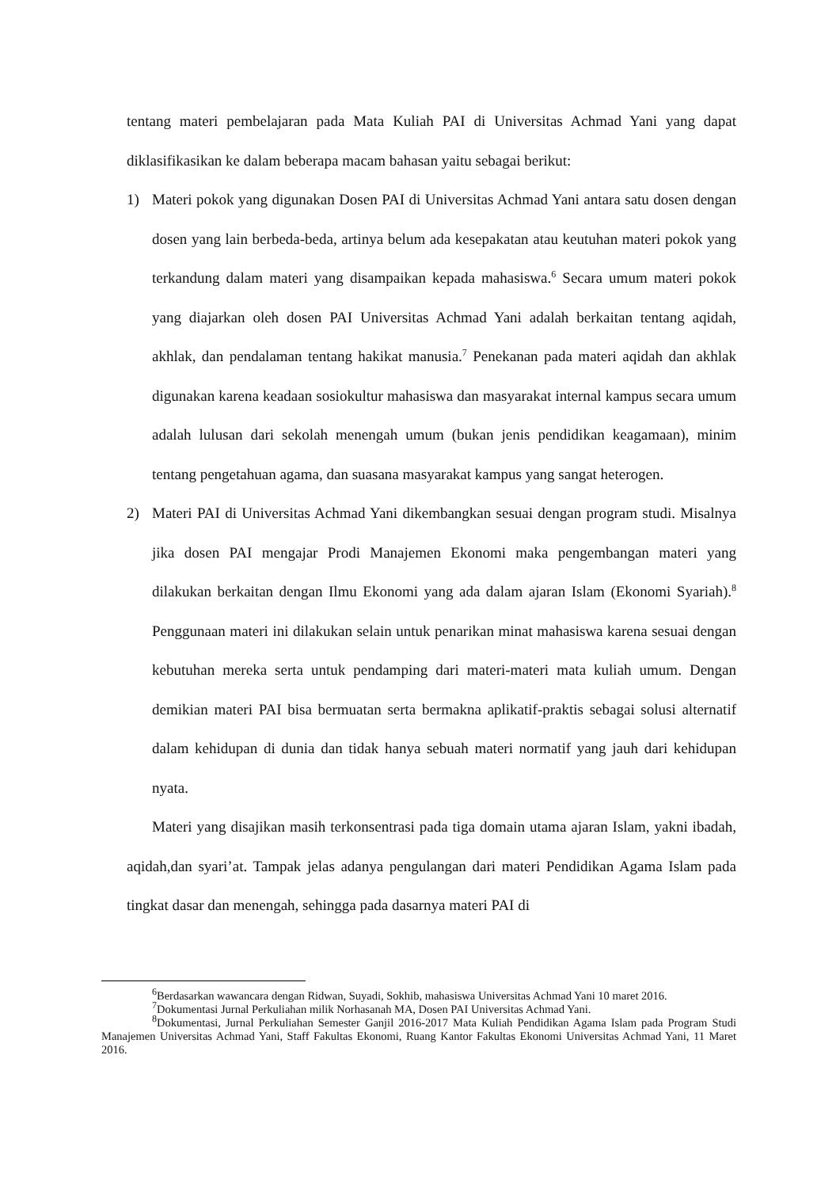tentang materi pembelajaran pada Mata Kuliah PAI di Universitas Achmad Yani yang dapat diklasifikasikan ke dalam beberapa macam bahasan yaitu sebagai berikut:
1) Materi pokok yang digunakan Dosen PAI di Universitas Achmad Yani antara satu dosen dengan dosen yang lain berbeda-beda, artinya belum ada kesepakatan atau keutuhan materi pokok yang terkandung dalam materi yang disampaikan kepada mahasiswa.<sup>6</sup> Secara umum materi pokok yang diajarkan oleh dosen PAI Universitas Achmad Yani adalah berkaitan tentang aqidah, akhlak, dan pendalaman tentang hakikat manusia.<sup>7</sup> Penekanan pada materi aqidah dan akhlak digunakan karena keadaan sosiokultur mahasiswa dan masyarakat internal kampus secara umum adalah lulusan dari sekolah menengah umum (bukan jenis pendidikan keagamaan), minim tentang pengetahuan agama, dan suasana masyarakat kampus yang sangat heterogen.
2) Materi PAI di Universitas Achmad Yani dikembangkan sesuai dengan program studi. Misalnya jika dosen PAI mengajar Prodi Manajemen Ekonomi maka pengembangan materi yang dilakukan berkaitan dengan Ilmu Ekonomi yang ada dalam ajaran Islam (Ekonomi Syariah).<sup>8</sup> Penggunaan materi ini dilakukan selain untuk penarikan minat mahasiswa karena sesuai dengan kebutuhan mereka serta untuk pendamping dari materi-materi mata kuliah umum. Dengan demikian materi PAI bisa bermuatan serta bermakna aplikatif-praktis sebagai solusi alternatif dalam kehidupan di dunia dan tidak hanya sebuah materi normatif yang jauh dari kehidupan nyata.
Materi yang disajikan masih terkonsentrasi pada tiga domain utama ajaran Islam, yakni ibadah, aqidah,dan syari’at. Tampak jelas adanya pengulangan dari materi Pendidikan Agama Islam pada tingkat dasar dan menengah, sehingga pada dasarnya materi PAI di
<sup>6</sup> Berdasarkan wawancara dengan Ridwan, Suyadi, Sokhib, mahasiswa Universitas Achmad Yani 10 maret 2016.
<sup>7</sup> Dokumentasi Jurnal Perkuliahan milik Norhasanah MA, Dosen PAI Universitas Achmad Yani.
<sup>8</sup> Dokumentasi, Jurnal Perkuliahan Semester Ganjil 2016-2017 Mata Kuliah Pendidikan Agama Islam pada Program Studi Manajemen Universitas Achmad Yani, Staff Fakultas Ekonomi, Ruang Kantor Fakultas Ekonomi Universitas Achmad Yani, 11 Maret 2016.